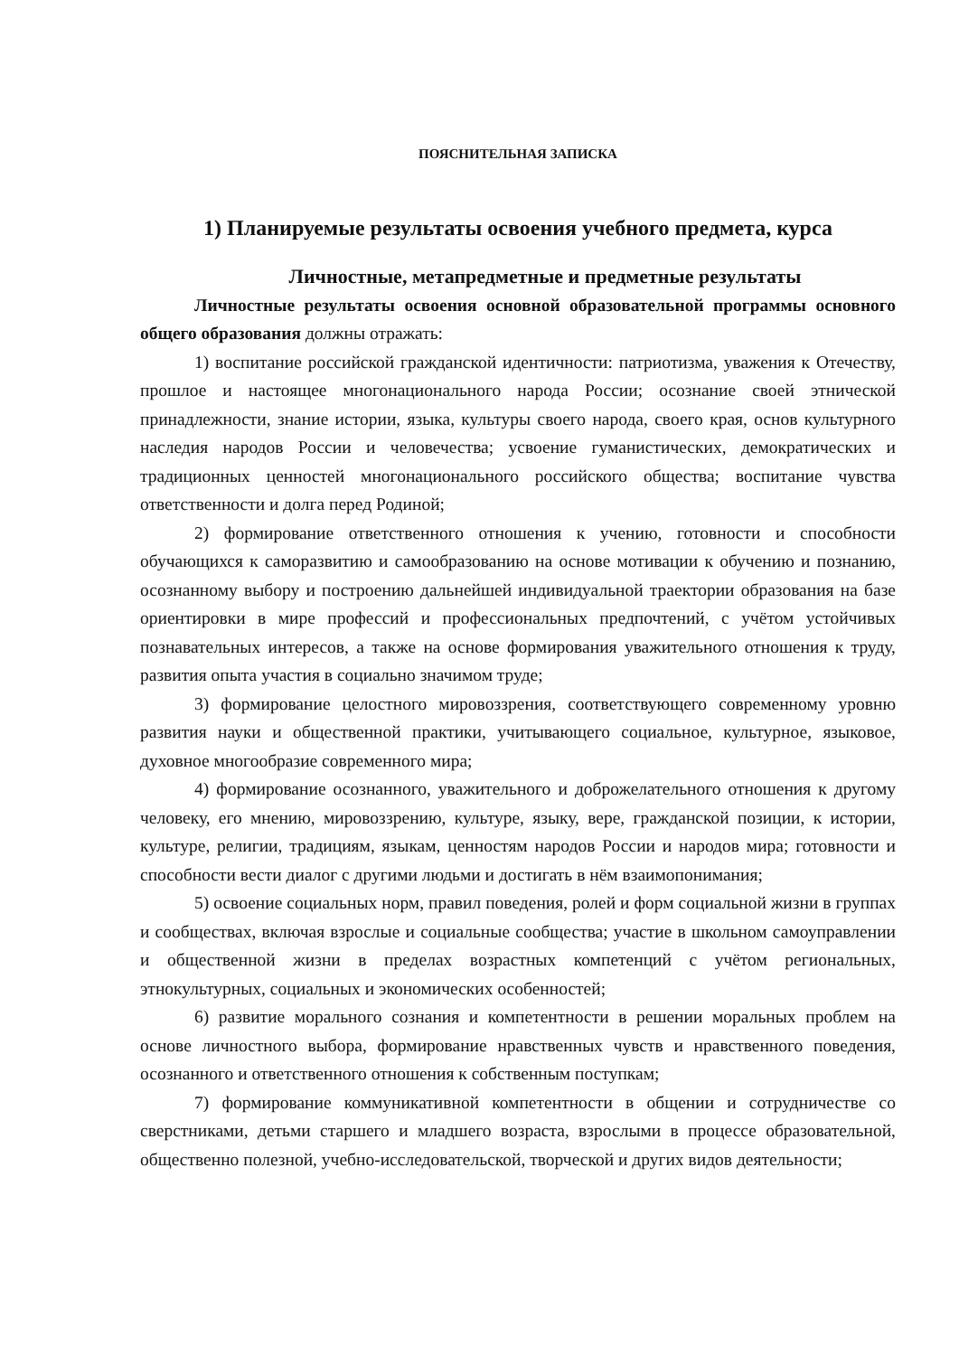ПОЯСНИТЕЛЬНАЯ ЗАПИСКА
1) Планируемые результаты освоения учебного предмета, курса
Личностные, метапредметные и предметные результаты
Личностные результаты освоения основной образовательной программы основного общего образования должны отражать:
1) воспитание российской гражданской идентичности: патриотизма, уважения к Отечеству, прошлое и настоящее многонационального народа России; осознание своей этнической принадлежности, знание истории, языка, культуры своего народа, своего края, основ культурного наследия народов России и человечества; усвоение гуманистических, демократических и традиционных ценностей многонационального российского общества; воспитание чувства ответственности и долга перед Родиной;
2) формирование ответственного отношения к учению, готовности и способности обучающихся к саморазвитию и самообразованию на основе мотивации к обучению и познанию, осознанному выбору и построению дальнейшей индивидуальной траектории образования на базе ориентировки в мире профессий и профессиональных предпочтений, с учётом устойчивых познавательных интересов, а также на основе формирования уважительного отношения к труду, развития опыта участия в социально значимом труде;
3) формирование целостного мировоззрения, соответствующего современному уровню развития науки и общественной практики, учитывающего социальное, культурное, языковое, духовное многообразие современного мира;
4) формирование осознанного, уважительного и доброжелательного отношения к другому человеку, его мнению, мировоззрению, культуре, языку, вере, гражданской позиции, к истории, культуре, религии, традициям, языкам, ценностям народов России и народов мира; готовности и способности вести диалог с другими людьми и достигать в нём взаимопонимания;
5) освоение социальных норм, правил поведения, ролей и форм социальной жизни в группах и сообществах, включая взрослые и социальные сообщества; участие в школьном самоуправлении и общественной жизни в пределах возрастных компетенций с учётом региональных, этнокультурных, социальных и экономических особенностей;
6) развитие морального сознания и компетентности в решении моральных проблем на основе личностного выбора, формирование нравственных чувств и нравственного поведения, осознанного и ответственного отношения к собственным поступкам;
7) формирование коммуникативной компетентности в общении и сотрудничестве со сверстниками, детьми старшего и младшего возраста, взрослыми в процессе образовательной, общественно полезной, учебно-исследовательской, творческой и других видов деятельности;